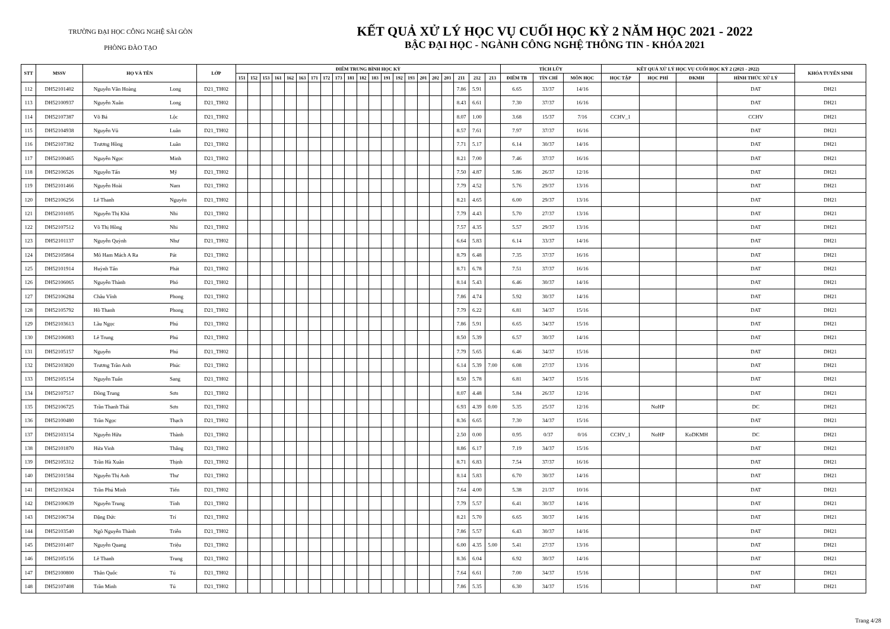TRƯỜNG ĐẠI HỌC CÔNG NGHỆ SÀI GÒN
PHÒNG ĐÀO TẠO
KẾT QUẢ XỬ LÝ HỌC VỤ CUỐI HỌC KỲ 2 NĂM HỌC 2021 - 2022
BẬC ĐẠI HỌC - NGÀNH CÔNG NGHỆ THÔNG TIN - KHÓA 2021
| STT | MSSV | HỌ VÀ TÊN | | LỚP | ĐIỂM TRUNG BÌNH HỌC KỲ | | | | | | | | | | | | | | | | | | | | | TÍCH LŨY | | | KẾT QUẢ XỬ LÝ HỌC VỤ CUỐI HỌC KỲ 2 (2021 - 2022) | | | | KHÓA TUYỂN SINH |
| --- | --- | --- | --- | --- | --- | --- | --- | --- | --- | --- | --- | --- | --- | --- | --- | --- | --- | --- | --- | --- | --- | --- | --- | --- | --- | --- | --- | --- | --- | --- | --- | --- | --- |
| | | | | | 151 | 152 | 153 | 161 | 162 | 163 | 171 | 172 | 173 | 181 | 182 | 183 | 191 | 192 | 193 | 201 | 202 | 203 | 211 | 212 | 213 | ĐIỂM TB | TÍN CHỈ | MÔN HỌC | HỌC TẬP | HỌC PHÍ | ĐKMH | HÌNH THỨC XỬ LÝ | |
| 112 | DH52101402 | Nguyễn Văn Hoàng | Long | D21_TH02 | | | | | | | | | | | | | | | | | | | 7.86 | 5.91 | | 6.65 | 33/37 | 14/16 | | | | DAT | DH21 |
| 113 | DH52100937 | Nguyễn Xuân | Long | D21_TH02 | | | | | | | | | | | | | | | | | | | 8.43 | 6.61 | | 7.30 | 37/37 | 16/16 | | | | DAT | DH21 |
| 114 | DH52107387 | Võ Bá | Lộc | D21_TH02 | | | | | | | | | | | | | | | | | | | 8.07 | 1.00 | | 3.68 | 15/37 | 7/16 | CCHV_1 | | | CCHV | DH21 |
| 115 | DH52104938 | Nguyễn Vũ | Luân | D21_TH02 | | | | | | | | | | | | | | | | | | | 8.57 | 7.61 | | 7.97 | 37/37 | 16/16 | | | | DAT | DH21 |
| 116 | DH52107382 | Trương Hồng | Luân | D21_TH02 | | | | | | | | | | | | | | | | | | | 7.71 | 5.17 | | 6.14 | 30/37 | 14/16 | | | | DAT | DH21 |
| 117 | DH52100465 | Nguyễn Ngọc | Minh | D21_TH02 | | | | | | | | | | | | | | | | | | | 8.21 | 7.00 | | 7.46 | 37/37 | 16/16 | | | | DAT | DH21 |
| 118 | DH52106526 | Nguyễn Tấn | Mỹ | D21_TH02 | | | | | | | | | | | | | | | | | | | 7.50 | 4.87 | | 5.86 | 26/37 | 12/16 | | | | DAT | DH21 |
| 119 | DH52101466 | Nguyễn Hoài | Nam | D21_TH02 | | | | | | | | | | | | | | | | | | | 7.79 | 4.52 | | 5.76 | 29/37 | 13/16 | | | | DAT | DH21 |
| 120 | DH52106256 | Lê Thanh | Nguyên | D21_TH02 | | | | | | | | | | | | | | | | | | | 8.21 | 4.65 | | 6.00 | 29/37 | 13/16 | | | | DAT | DH21 |
| 121 | DH52101695 | Nguyễn Thị Khả | Nhi | D21_TH02 | | | | | | | | | | | | | | | | | | | 7.79 | 4.43 | | 5.70 | 27/37 | 13/16 | | | | DAT | DH21 |
| 122 | DH52107512 | Võ Thị Hồng | Nhi | D21_TH02 | | | | | | | | | | | | | | | | | | | 7.57 | 4.35 | | 5.57 | 29/37 | 13/16 | | | | DAT | DH21 |
| 123 | DH52101137 | Nguyễn Quỳnh | Như | D21_TH02 | | | | | | | | | | | | | | | | | | | 6.64 | 5.83 | | 6.14 | 33/37 | 14/16 | | | | DAT | DH21 |
| 124 | DH52105864 | Mô Ham Mách A Ra | Pát | D21_TH02 | | | | | | | | | | | | | | | | | | | 8.79 | 6.48 | | 7.35 | 37/37 | 16/16 | | | | DAT | DH21 |
| 125 | DH52101914 | Huỳnh Tấn | Phát | D21_TH02 | | | | | | | | | | | | | | | | | | | 8.71 | 6.78 | | 7.51 | 37/37 | 16/16 | | | | DAT | DH21 |
| 126 | DH52106065 | Nguyễn Thành | Phó | D21_TH02 | | | | | | | | | | | | | | | | | | | 8.14 | 5.43 | | 6.46 | 30/37 | 14/16 | | | | DAT | DH21 |
| 127 | DH52106284 | Châu Vĩnh | Phong | D21_TH02 | | | | | | | | | | | | | | | | | | | 7.86 | 4.74 | | 5.92 | 30/37 | 14/16 | | | | DAT | DH21 |
| 128 | DH52105792 | Hồ Thanh | Phong | D21_TH02 | | | | | | | | | | | | | | | | | | | 7.79 | 6.22 | | 6.81 | 34/37 | 15/16 | | | | DAT | DH21 |
| 129 | DH52103613 | Lầu Ngọc | Phú | D21_TH02 | | | | | | | | | | | | | | | | | | | 7.86 | 5.91 | | 6.65 | 34/37 | 15/16 | | | | DAT | DH21 |
| 130 | DH52106083 | Lê Trung | Phú | D21_TH02 | | | | | | | | | | | | | | | | | | | 8.50 | 5.39 | | 6.57 | 30/37 | 14/16 | | | | DAT | DH21 |
| 131 | DH52105157 | Nguyễn | Phú | D21_TH02 | | | | | | | | | | | | | | | | | | | 7.79 | 5.65 | | 6.46 | 34/37 | 15/16 | | | | DAT | DH21 |
| 132 | DH52103820 | Trương Trần Anh | Phúc | D21_TH02 | | | | | | | | | | | | | | | | | | | 6.14 | 5.39 | 7.00 | 6.08 | 27/37 | 13/16 | | | | DAT | DH21 |
| 133 | DH52105154 | Nguyễn Tuấn | Sang | D21_TH02 | | | | | | | | | | | | | | | | | | | 8.50 | 5.78 | | 6.81 | 34/37 | 15/16 | | | | DAT | DH21 |
| 134 | DH52107517 | Đồng Trung | Sơn | D21_TH02 | | | | | | | | | | | | | | | | | | | 8.07 | 4.48 | | 5.84 | 26/37 | 12/16 | | | | DAT | DH21 |
| 135 | DH52106725 | Trần Thanh Thái | Sơn | D21_TH02 | | | | | | | | | | | | | | | | | | | 6.93 | 4.39 | 0.00 | 5.35 | 25/37 | 12/16 | | NoHP | | DC | DH21 |
| 136 | DH52100480 | Trần Ngọc | Thạch | D21_TH02 | | | | | | | | | | | | | | | | | | | 8.36 | 6.65 | | 7.30 | 34/37 | 15/16 | | | | DAT | DH21 |
| 137 | DH52103154 | Nguyễn Hữu | Thành | D21_TH02 | | | | | | | | | | | | | | | | | | | 2.50 | 0.00 | | 0.95 | 0/37 | 0/16 | CCHV_1 | NoHP | KoDKMH | DC | DH21 |
| 138 | DH52101870 | Hứa Vinh | Thắng | D21_TH02 | | | | | | | | | | | | | | | | | | | 8.86 | 6.17 | | 7.19 | 34/37 | 15/16 | | | | DAT | DH21 |
| 139 | DH52105312 | Trần Hà Xuân | Thịnh | D21_TH02 | | | | | | | | | | | | | | | | | | | 8.71 | 6.83 | | 7.54 | 37/37 | 16/16 | | | | DAT | DH21 |
| 140 | DH52101584 | Nguyễn Thị Anh | Thư | D21_TH02 | | | | | | | | | | | | | | | | | | | 8.14 | 5.83 | | 6.70 | 30/37 | 14/16 | | | | DAT | DH21 |
| 141 | DH52103624 | Trần Phú Minh | Tiến | D21_TH02 | | | | | | | | | | | | | | | | | | | 7.64 | 4.00 | | 5.38 | 21/37 | 10/16 | | | | DAT | DH21 |
| 142 | DH52100639 | Nguyễn Trung | Tính | D21_TH02 | | | | | | | | | | | | | | | | | | | 7.79 | 5.57 | | 6.41 | 30/37 | 14/16 | | | | DAT | DH21 |
| 143 | DH52106734 | Đặng Đức | Trí | D21_TH02 | | | | | | | | | | | | | | | | | | | 8.21 | 5.70 | | 6.65 | 30/37 | 14/16 | | | | DAT | DH21 |
| 144 | DH52103540 | Ngô Nguyễn Thành | Triễn | D21_TH02 | | | | | | | | | | | | | | | | | | | 7.86 | 5.57 | | 6.43 | 30/37 | 14/16 | | | | DAT | DH21 |
| 145 | DH52101407 | Nguyễn Quang | Triệu | D21_TH02 | | | | | | | | | | | | | | | | | | | 6.00 | 4.35 | 5.00 | 5.41 | 27/37 | 13/16 | | | | DAT | DH21 |
| 146 | DH52105156 | Lê Thanh | Trung | D21_TH02 | | | | | | | | | | | | | | | | | | | 8.36 | 6.04 | | 6.92 | 30/37 | 14/16 | | | | DAT | DH21 |
| 147 | DH52100800 | Thân Quốc | Tú | D21_TH02 | | | | | | | | | | | | | | | | | | | 7.64 | 6.61 | | 7.00 | 34/37 | 15/16 | | | | DAT | DH21 |
| 148 | DH52107408 | Trần Minh | Tú | D21_TH02 | | | | | | | | | | | | | | | | | | | 7.86 | 5.35 | | 6.30 | 34/37 | 15/16 | | | | DAT | DH21 |
Trang 4/28